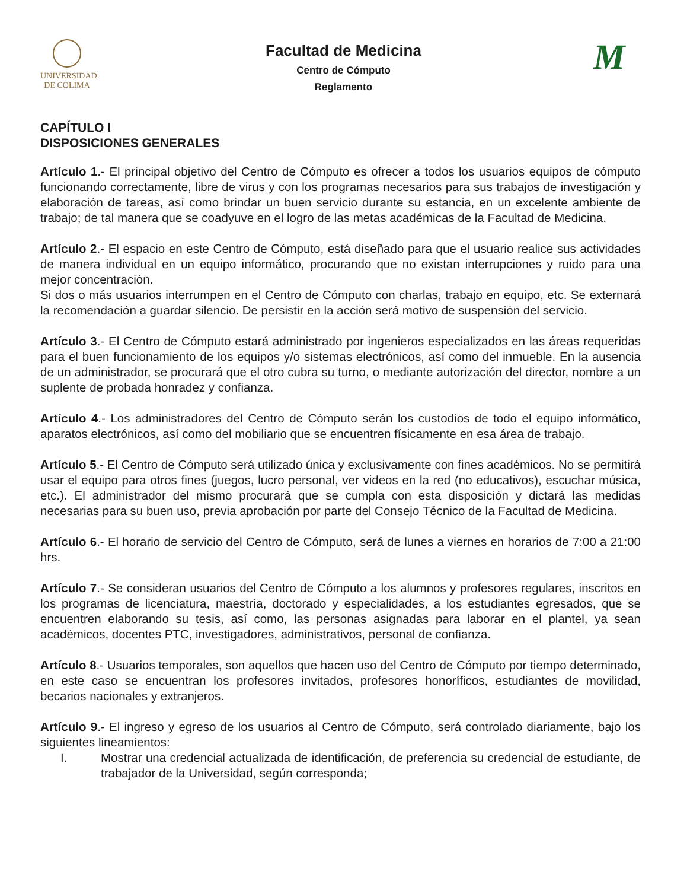UNIVERSIDAD
DE COLIMA
Facultad de Medicina
Centro de Cómputo
Reglamento
M
CAPÍTULO I
DISPOSICIONES GENERALES
Artículo 1.- El principal objetivo del Centro de Cómputo es ofrecer a todos los usuarios equipos de cómputo funcionando correctamente, libre de virus y con los programas necesarios para sus trabajos de investigación y elaboración de tareas, así como brindar un buen servicio durante su estancia, en un excelente ambiente de trabajo; de tal manera que se coadyuve en el logro de las metas académicas de la Facultad de Medicina.
Artículo 2.- El espacio en este Centro de Cómputo, está diseñado para que el usuario realice sus actividades de manera individual en un equipo informático, procurando que no existan interrupciones y ruido para una mejor concentración.
Si dos o más usuarios interrumpen en el Centro de Cómputo con charlas, trabajo en equipo, etc. Se externará la recomendación a guardar silencio. De persistir en la acción será motivo de suspensión del servicio.
Artículo 3.- El Centro de Cómputo estará administrado por ingenieros especializados en las áreas requeridas para el buen funcionamiento de los equipos y/o sistemas electrónicos, así como del inmueble. En la ausencia de un administrador, se procurará que el otro cubra su turno, o mediante autorización del director, nombre a un suplente de probada honradez y confianza.
Artículo 4.- Los administradores del Centro de Cómputo serán los custodios de todo el equipo informático, aparatos electrónicos, así como del mobiliario que se encuentren físicamente en esa área de trabajo.
Artículo 5.- El Centro de Cómputo será utilizado única y exclusivamente con fines académicos. No se permitirá usar el equipo para otros fines (juegos, lucro personal, ver videos en la red (no educativos), escuchar música, etc.). El administrador del mismo procurará que se cumpla con esta disposición y dictará las medidas necesarias para su buen uso, previa aprobación por parte del Consejo Técnico de la Facultad de Medicina.
Artículo 6.- El horario de servicio del Centro de Cómputo, será de lunes a viernes en horarios de 7:00 a 21:00 hrs.
Artículo 7.- Se consideran usuarios del Centro de Cómputo a los alumnos y profesores regulares, inscritos en los programas de licenciatura, maestría, doctorado y especialidades, a los estudiantes egresados, que se encuentren elaborando su tesis, así como, las personas asignadas para laborar en el plantel, ya sean académicos, docentes PTC, investigadores, administrativos, personal de confianza.
Artículo 8.- Usuarios temporales, son aquellos que hacen uso del Centro de Cómputo por tiempo determinado, en este caso se encuentran los profesores invitados, profesores honoríficos, estudiantes de movilidad, becarios nacionales y extranjeros.
Artículo 9.- El ingreso y egreso de los usuarios al Centro de Cómputo, será controlado diariamente, bajo los siguientes lineamientos:
I. Mostrar una credencial actualizada de identificación, de preferencia su credencial de estudiante, de trabajador de la Universidad, según corresponda;